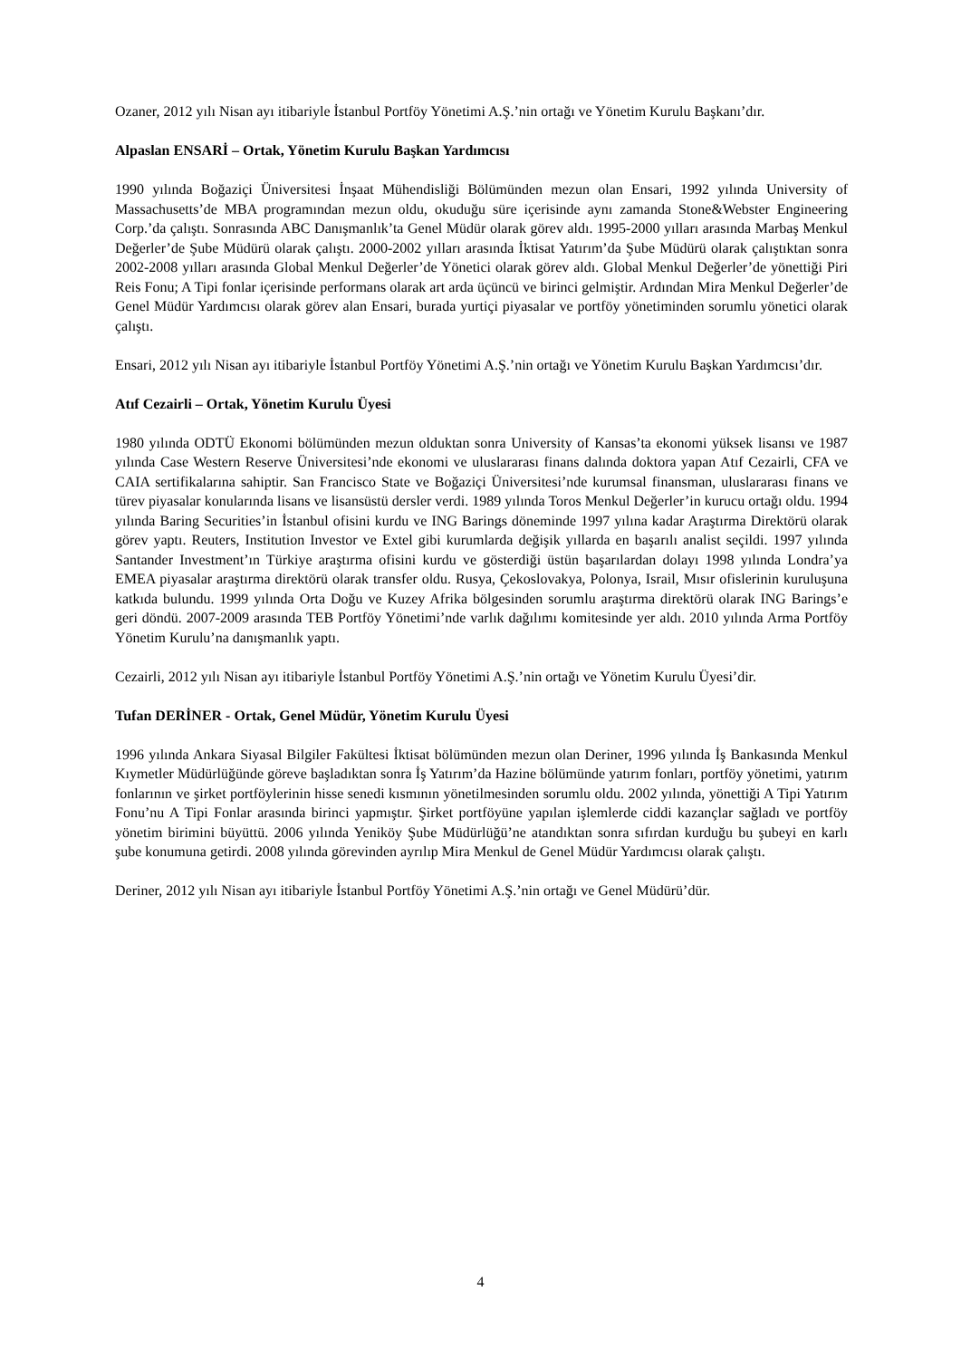Ozaner, 2012 yılı Nisan ayı itibariyle İstanbul Portföy Yönetimi A.Ş.’nin ortağı ve Yönetim Kurulu Başkanı’dır.
Alpaslan ENSARİ – Ortak, Yönetim Kurulu Başkan Yardımcısı
1990 yılında Boğaziçi Üniversitesi İnşaat Mühendisliği Bölümünden mezun olan Ensari, 1992 yılında University of Massachusetts’de MBA programından mezun oldu, okuduğu süre içerisinde aynı zamanda Stone&Webster Engineering Corp.’da çalıştı. Sonrasında ABC Danışmanlık’ta Genel Müdür olarak görev aldı. 1995-2000 yılları arasında Marbaş Menkul Değerler’de Şube Müdürü olarak çalıştı. 2000-2002 yılları arasında İktisat Yatırım’da Şube Müdürü olarak çalıştıktan sonra 2002-2008 yılları arasında Global Menkul Değerler’de Yönetici olarak görev aldı. Global Menkul Değerler’de yönettiği Piri Reis Fonu; A Tipi fonlar içerisinde performans olarak art arda üçüncü ve birinci gelmiştir. Ardından Mira Menkul Değerler’de Genel Müdür Yardımcısı olarak görev alan Ensari, burada yurtiçi piyasalar ve portföy yönetiminden sorumlu yönetici olarak çalıştı.
Ensari, 2012 yılı Nisan ayı itibariyle İstanbul Portföy Yönetimi A.Ş.’nin ortağı ve Yönetim Kurulu Başkan Yardımcısı’dır.
Atıf Cezairli – Ortak, Yönetim Kurulu Üyesi
1980 yılında ODTÜ Ekonomi bölümünden mezun olduktan sonra University of Kansas’ta ekonomi yüksek lisansı ve 1987 yılında Case Western Reserve Üniversitesi’nde ekonomi ve uluslararası finans dalında doktora yapan Atıf Cezairli, CFA ve CAIA sertifikalarına sahiptir. San Francisco State ve Boğaziçi Üniversitesi’nde kurumsal finansman, uluslararası finans ve türev piyasalar konularında lisans ve lisansüstü dersler verdi. 1989 yılında Toros Menkul Değerler’in kurucu ortağı oldu. 1994 yılında Baring Securities’in İstanbul ofisini kurdu ve ING Barings döneminde 1997 yılına kadar Araştırma Direktörü olarak görev yaptı. Reuters, Institution Investor ve Extel gibi kurumlarda değişik yıllarda en başarılı analist seçildi. 1997 yılında Santander Investment’ın Türkiye araştırma ofisini kurdu ve gösterdiği üstün başarılardan dolayı 1998 yılında Londra’ya EMEA piyasalar araştırma direktörü olarak transfer oldu. Rusya, Çekoslovakya, Polonya, Israil, Mısır ofislerinin kuruluşuna katkıda bulundu. 1999 yılında Orta Doğu ve Kuzey Afrika bölgesinden sorumlu araştırma direktörü olarak ING Barings’e geri döndü. 2007-2009 arasında TEB Portföy Yönetimi’nde varlık dağılımı komitesinde yer aldı. 2010 yılında Arma Portföy Yönetim Kurulu’na danışmanlık yaptı.
Cezairli, 2012 yılı Nisan ayı itibariyle İstanbul Portföy Yönetimi A.Ş.’nin ortağı ve Yönetim Kurulu Üyesi’dir.
Tufan DERİNER - Ortak, Genel Müdür, Yönetim Kurulu Üyesi
1996 yılında Ankara Siyasal Bilgiler Fakültesi İktisat bölümünden mezun olan Deriner, 1996 yılında İş Bankasında Menkul Kıymetler Müdürlüğünde göreve başladıktan sonra İş Yatırım’da Hazine bölümünde yatırım fonları, portföy yönetimi, yatırım fonlarının ve şirket portföylerinin hisse senedi kısmının yönetilmesinden sorumlu oldu. 2002 yılında, yönettiği A Tipi Yatırım Fonu’nu A Tipi Fonlar arasında birinci yapmıştır. Şirket portföyüne yapılan işlemlerde ciddi kazançlar sağladı ve portföy yönetim birimini büyüttü. 2006 yılında Yeniköy Şube Müdürlüğü’ne atandıktan sonra sıfırdan kurduğu bu şubeyi en karlı şube konumuna getirdi. 2008 yılında görevinden ayrılıp Mira Menkul de Genel Müdür Yardımcısı olarak çalıştı.
Deriner, 2012 yılı Nisan ayı itibariyle İstanbul Portföy Yönetimi A.Ş.’nin ortağı ve Genel Müdürü’dür.
4